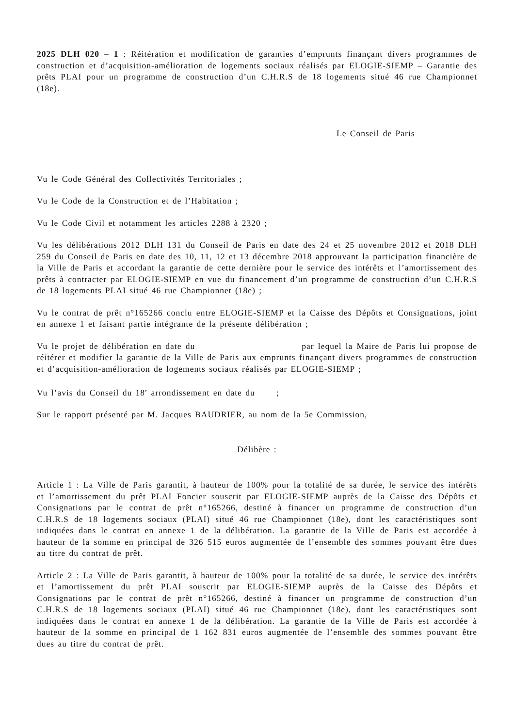2025 DLH 020 – 1 : Réitération et modification de garanties d’emprunts finançant divers programmes de construction et d’acquisition-amélioration de logements sociaux réalisés par ELOGIE-SIEMP – Garantie des prêts PLAI pour un programme de construction d’un C.H.R.S de 18 logements situé 46 rue Championnet (18e).
Le Conseil de Paris
Vu le Code Général des Collectivités Territoriales ;
Vu le Code de la Construction et de l’Habitation ;
Vu le Code Civil et notamment les articles 2288 à 2320 ;
Vu les délibérations 2012 DLH 131 du Conseil de Paris en date des 24 et 25 novembre 2012 et 2018 DLH 259 du Conseil de Paris en date des 10, 11, 12 et 13 décembre 2018 approuvant la participation financière de la Ville de Paris et accordant la garantie de cette dernière pour le service des intérêts et l’amortissement des prêts à contracter par ELOGIE-SIEMP en vue du financement d’un programme de construction d’un C.H.R.S de 18 logements PLAI situé 46 rue Championnet (18e) ;
Vu le contrat de prêt n°165266 conclu entre ELOGIE-SIEMP et la Caisse des Dépôts et Consignations, joint en annexe 1 et faisant partie intégrante de la présente délibération ;
Vu le projet de délibération en date du par lequel la Maire de Paris lui propose de réitérer et modifier la garantie de la Ville de Paris aux emprunts finançant divers programmes de construction et d’acquisition-amélioration de logements sociaux réalisés par ELOGIE-SIEMP ;
Vu l’avis du Conseil du 18<sup>e</sup> arrondissement en date du ;
Sur le rapport présenté par M. Jacques BAUDRIER, au nom de la 5e Commission,
Délibère :
Article 1 : La Ville de Paris garantit, à hauteur de 100% pour la totalité de sa durée, le service des intérêts et l’amortissement du prêt PLAI Foncier souscrit par ELOGIE-SIEMP auprès de la Caisse des Dépôts et Consignations par le contrat de prêt n°165266, destiné à financer un programme de construction d’un C.H.R.S de 18 logements sociaux (PLAI) situé 46 rue Championnet (18e), dont les caractéristiques sont indiquées dans le contrat en annexe 1 de la délibération. La garantie de la Ville de Paris est accordée à hauteur de la somme en principal de 326 515 euros augmentée de l’ensemble des sommes pouvant être dues au titre du contrat de prêt.
Article 2 : La Ville de Paris garantit, à hauteur de 100% pour la totalité de sa durée, le service des intérêts et l’amortissement du prêt PLAI souscrit par ELOGIE-SIEMP auprès de la Caisse des Dépôts et Consignations par le contrat de prêt n°165266, destiné à financer un programme de construction d’un C.H.R.S de 18 logements sociaux (PLAI) situé 46 rue Championnet (18e), dont les caractéristiques sont indiquées dans le contrat en annexe 1 de la délibération. La garantie de la Ville de Paris est accordée à hauteur de la somme en principal de 1 162 831 euros augmentée de l’ensemble des sommes pouvant être dues au titre du contrat de prêt.